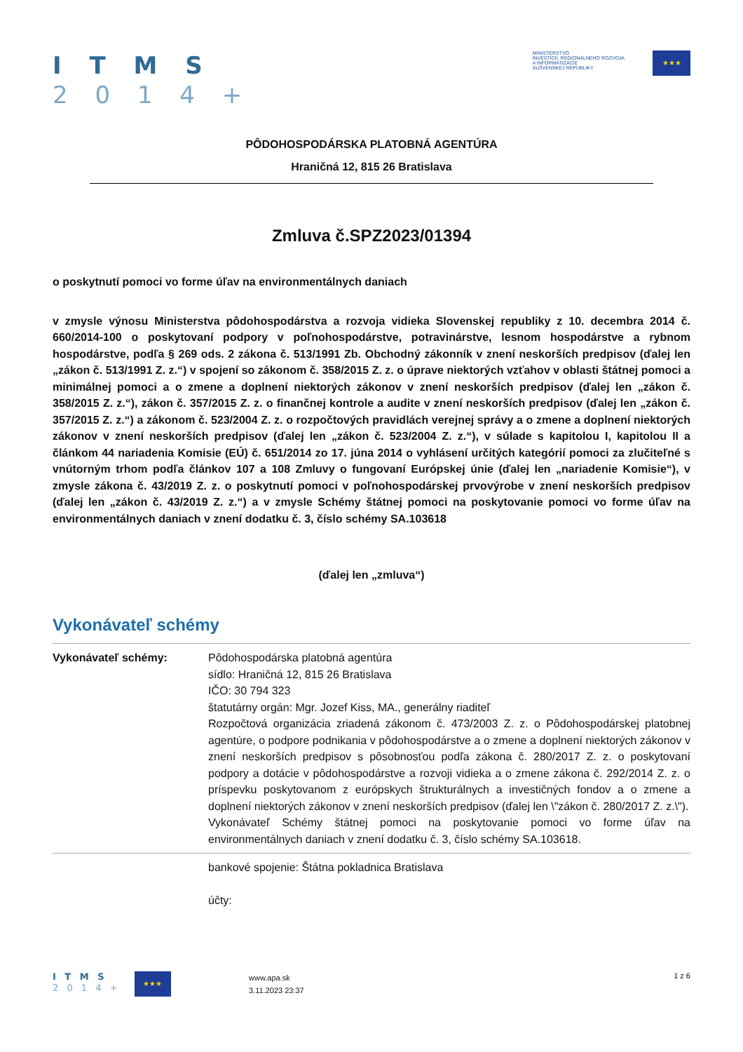I T M S
2 0 1 4 +
MINISTERSTVO
INVESTÍCIÍ, REGIONÁLNEHO ROZVOJA
A INFORMATIZÁCIE
SLOVENSKEJ REPUBLIKY
★★★
PÔDOHOSPODÁRSKA PLATOBNÁ AGENTÚRA
Hraničná 12, 815 26 Bratislava
Zmluva č.SPZ2023/01394
o poskytnutí pomoci vo forme úľav na environmentálnych daniach
v zmysle výnosu Ministerstva pôdohospodárstva a rozvoja vidieka Slovenskej republiky z 10. decembra 2014 č. 660/2014-100 o poskytovaní podpory v poľnohospodárstve, potravinárstve, lesnom hospodárstve a rybnom hospodárstve, podľa § 269 ods. 2 zákona č. 513/1991 Zb. Obchodný zákonník v znení neskorších predpisov (ďalej len „zákon č. 513/1991 Z. z.“) v spojení so zákonom č. 358/2015 Z. z. o úprave niektorých vzťahov v oblasti štátnej pomoci a minimálnej pomoci a o zmene a doplnení niektorých zákonov v znení neskorších predpisov (ďalej len „zákon č. 358/2015 Z. z.“), zákon č. 357/2015 Z. z. o finančnej kontrole a audite v znení neskorších predpisov (ďalej len „zákon č. 357/2015 Z. z.“) a zákonom č. 523/2004 Z. z. o rozpočtových pravidlách verejnej správy a o zmene a doplnení niektorých zákonov v znení neskorších predpisov (ďalej len „zákon č. 523/2004 Z. z.“), v súlade s kapitolou I, kapitolou II a článkom 44 nariadenia Komisie (EÚ) č. 651/2014 zo 17. júna 2014 o vyhlásení určitých kategórií pomoci za zlučiteľné s vnútorným trhom podľa článkov 107 a 108 Zmluvy o fungovaní Európskej únie (ďalej len „nariadenie Komisie“), v zmysle zákona č. 43/2019 Z. z. o poskytnutí pomoci v poľnohospodárskej prvovýrobe v znení neskorších predpisov (ďalej len „zákon č. 43/2019 Z. z.“) a v zmysle Schémy štátnej pomoci na poskytovanie pomoci vo forme úľav na environmentálnych daniach v znení dodatku č. 3, číslo schémy SA.103618
(ďalej len „zmluva“)
Vykonávateľ schémy
| Vykonávateľ schémy: | Pôdohospodárska platobná agentúra sídlo: Hraničná 12, 815 26 Bratislava IČO: 30 794 323 štatutárny orgán: Mgr. Jozef Kiss, MA., generálny riaditeľ Rozpočtová organizácia zriadená zákonom č. 473/2003 Z. z. o Pôdohospodárskej platobnej agentúre, o podpore podnikania v pôdohospodárstve a o zmene a doplnení niektorých zákonov v znení neskorších predpisov s pôsobnosťou podľa zákona č. 280/2017 Z. z. o poskytovaní podpory a dotácie v pôdohospodárstve a rozvoji vidieka a o zmene zákona č. 292/2014 Z. z. o príspevku poskytovanom z európskych štrukturálnych a investičných fondov a o zmene a doplnení niektorých zákonov v znení neskorších predpisov (ďalej len \"zákon č. 280/2017 Z. z.\"). Vykonávateľ Schémy štátnej pomoci na poskytovanie pomoci vo forme úľav na environmentálnych daniach v znení dodatku č. 3, číslo schémy SA.103618. |
| | bankové spojenie: Štátna pokladnica Bratislava účty: |
I T M S
2 0 1 4 +
★★★
www.apa.sk
3.11.2023 23:37
1 z 6